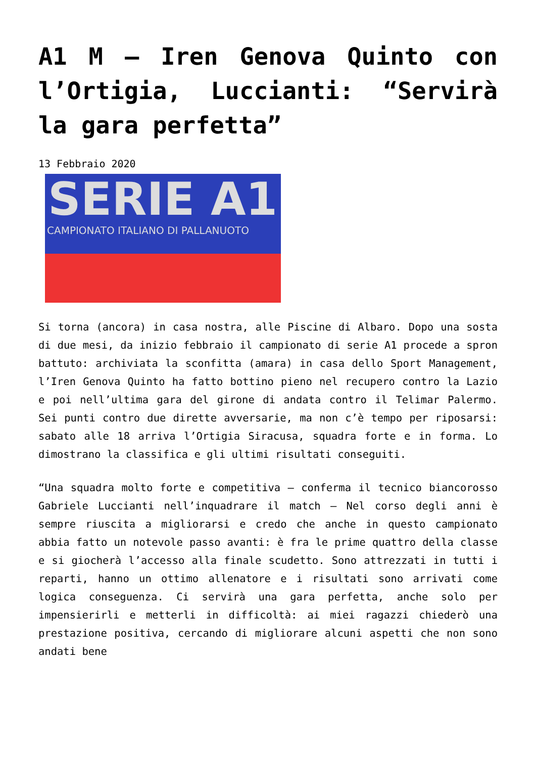A1 M – Iren Genova Quinto con l’Ortigia, Luccianti: “Servirà la gara perfetta”
13 Febbraio 2020
SERIE A1
CAMPIONATO ITALIANO DI PALLANUOTO
Si torna (ancora) in casa nostra, alle Piscine di Albaro. Dopo una sosta di due mesi, da inizio febbraio il campionato di serie A1 procede a spron battuto: archiviata la sconfitta (amara) in casa dello Sport Management, l’Iren Genova Quinto ha fatto bottino pieno nel recupero contro la Lazio e poi nell’ultima gara del girone di andata contro il Telimar Palermo. Sei punti contro due dirette avversarie, ma non c’è tempo per riposarsi: sabato alle 18 arriva l’Ortigia Siracusa, squadra forte e in forma. Lo dimostrano la classifica e gli ultimi risultati conseguiti.
“Una squadra molto forte e competitiva – conferma il tecnico biancorosso Gabriele Luccianti nell’inquadrare il match – Nel corso degli anni è sempre riuscita a migliorarsi e credo che anche in questo campionato abbia fatto un notevole passo avanti: è fra le prime quattro della classe e si giocherà l’accesso alla finale scudetto. Sono attrezzati in tutti i reparti, hanno un ottimo allenatore e i risultati sono arrivati come logica conseguenza. Ci servirà una gara perfetta, anche solo per impensierirli e metterli in difficoltà: ai miei ragazzi chiederò una prestazione positiva, cercando di migliorare alcuni aspetti che non sono andati bene